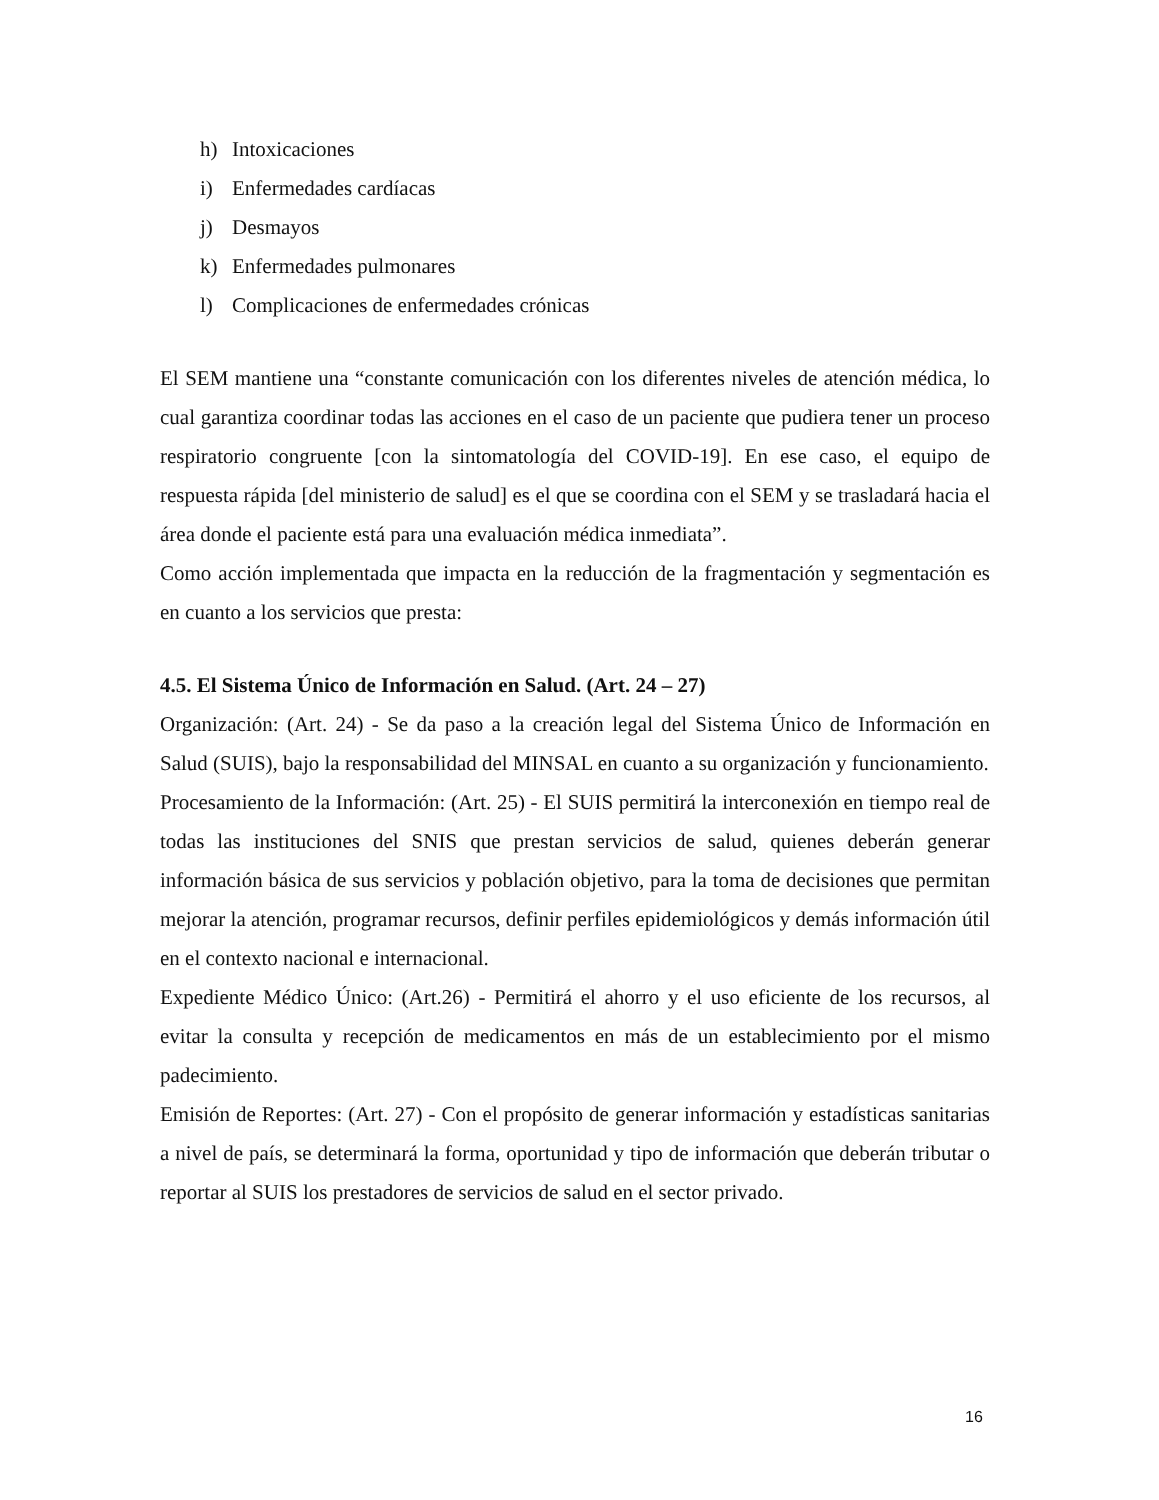h) Intoxicaciones
i) Enfermedades cardíacas
j) Desmayos
k) Enfermedades pulmonares
l) Complicaciones de enfermedades crónicas
El SEM mantiene una “constante comunicación con los diferentes niveles de atención médica, lo cual garantiza coordinar todas las acciones en el caso de un paciente que pudiera tener un proceso respiratorio congruente [con la sintomatología del COVID-19]. En ese caso, el equipo de respuesta rápida [del ministerio de salud] es el que se coordina con el SEM y se trasladará hacia el área donde el paciente está para una evaluación médica inmediata”.
Como acción implementada que impacta en la reducción de la fragmentación y segmentación es en cuanto a los servicios que presta:
4.5. El Sistema Único de Información en Salud. (Art. 24 – 27)
Organización: (Art. 24) - Se da paso a la creación legal del Sistema Único de Información en Salud (SUIS), bajo la responsabilidad del MINSAL en cuanto a su organización y funcionamiento.
Procesamiento de la Información: (Art. 25) - El SUIS permitirá la interconexión en tiempo real de todas las instituciones del SNIS que prestan servicios de salud, quienes deberán generar información básica de sus servicios y población objetivo, para la toma de decisiones que permitan mejorar la atención, programar recursos, definir perfiles epidemiológicos y demás información útil en el contexto nacional e internacional.
Expediente Médico Único: (Art.26) - Permitirá el ahorro y el uso eficiente de los recursos, al evitar la consulta y recepción de medicamentos en más de un establecimiento por el mismo padecimiento.
Emisión de Reportes: (Art. 27) - Con el propósito de generar información y estadísticas sanitarias a nivel de país, se determinará la forma, oportunidad y tipo de información que deberán tributar o reportar al SUIS los prestadores de servicios de salud en el sector privado.
16